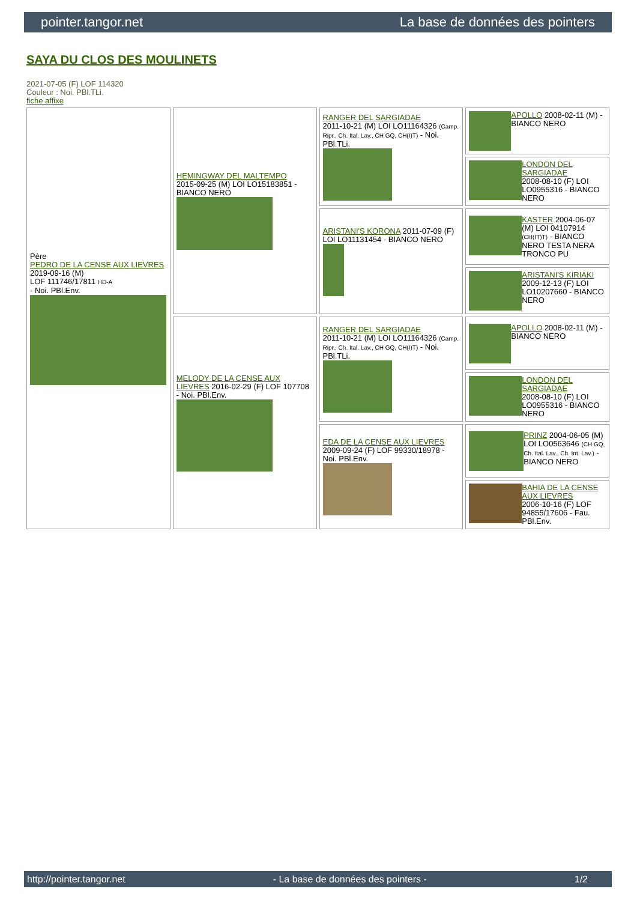pointer.tangor.net La base de données des pointers
SAYA DU CLOS DES MOULINETS
2021-07-05 (F) LOF 114320
Couleur : Noi. PBl.TLi.
fiche affixe
| Père PEDRO DE LA CENSE AUX LIEVRES 2019-09-16 (M) LOF 111746/17811 HD-A - Noi. PBl.Env. | HEMINGWAY DEL MALTEMPO 2015-09-25 (M) LOI LO15183851 - BIANCO NERO | RANGER DEL SARGIADAE 2011-10-21 (M) LOI LO11164326 (Camp. Ripr., Ch. Ital. Lav., CH GQ, CH(I)T) - Noi. PBl.TLi. | APOLLO 2008-02-11 (M) - BIANCO NERO |
| | | | LONDON DEL SARGIADAE 2008-08-10 (F) LOI LO0955316 - BIANCO NERO |
| | | ARISTANI'S KORONA 2011-07-09 (F) LOI LO11131454 - BIANCO NERO | KASTER 2004-06-07 (M) LOI 04107914 (CH(IT)T) - BIANCO NERO TESTA NERA TRONCO PU |
| | | | ARISTANI'S KIRIAKI 2009-12-13 (F) LOI LO10207660 - BIANCO NERO |
| | MELODY DE LA CENSE AUX LIEVRES 2016-02-29 (F) LOF 107708 - Noi. PBl.Env. | RANGER DEL SARGIADAE 2011-10-21 (M) LOI LO11164326 (Camp. Ripr., Ch. Ital. Lav., CH GQ, CH(I)T) - Noi. PBl.TLi. | APOLLO 2008-02-11 (M) - BIANCO NERO |
| | | | LONDON DEL SARGIADAE 2008-08-10 (F) LOI LO0955316 - BIANCO NERO |
| | | EDA DE LA CENSE AUX LIEVRES 2009-09-24 (F) LOF 99330/18978 - Noi. PBl.Env. | PRINZ 2004-06-05 (M) LOI LO0563646 (CH GQ, Ch. Ital. Lav., Ch. Int. Lav.) - BIANCO NERO |
| | | | BAHIA DE LA CENSE AUX LIEVRES 2006-10-16 (F) LOF 94855/17606 - Fau. PBl.Env. |
http://pointer.tangor.net - La base de données des pointers - 1/2